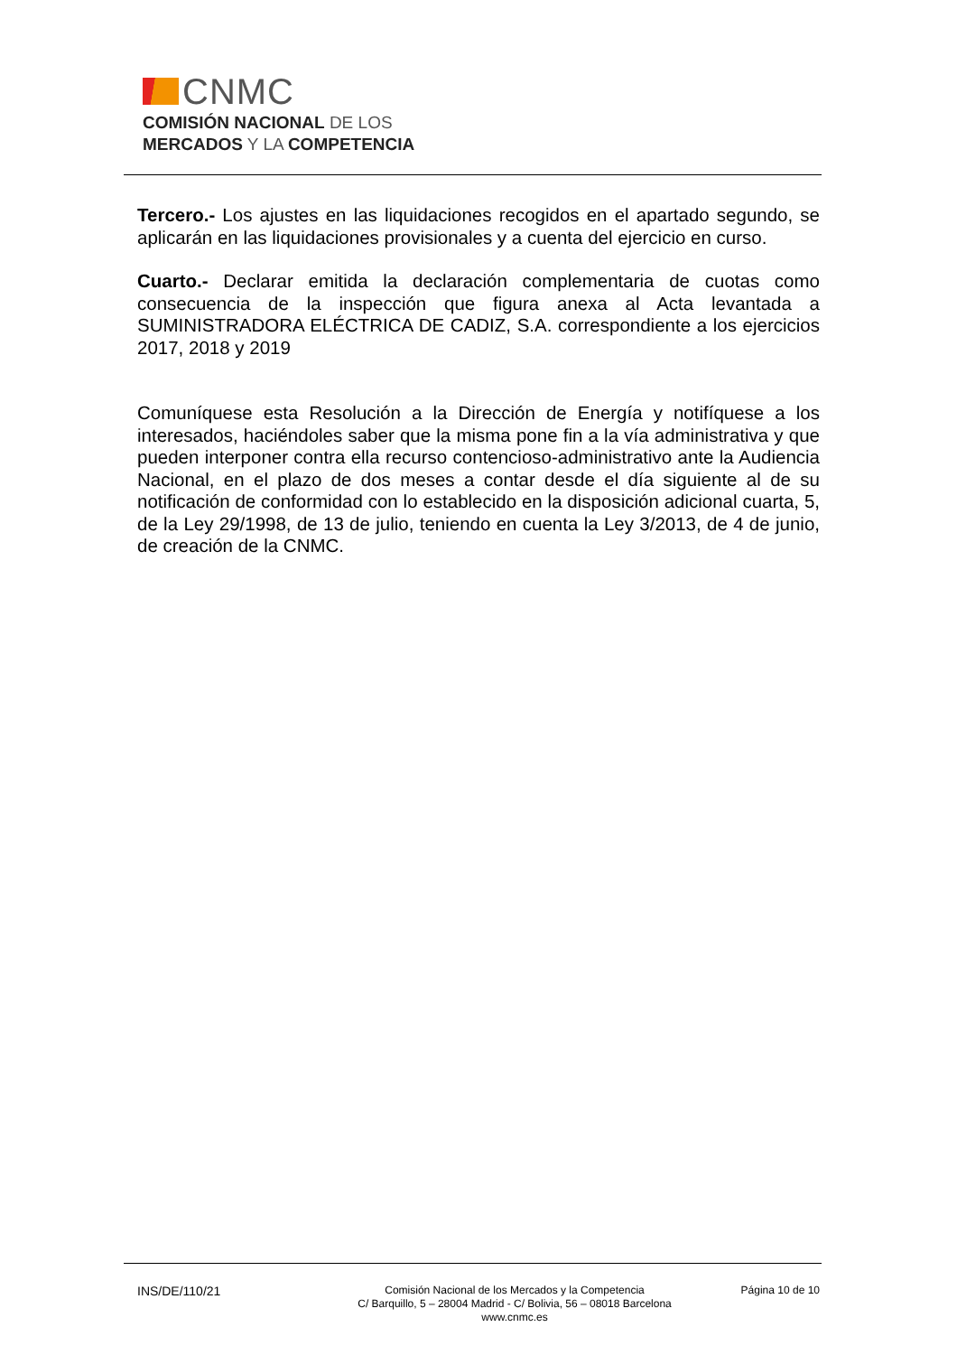CNMC
COMISIÓN NACIONAL DE LOS
MERCADOS Y LA COMPETENCIA
Tercero.- Los ajustes en las liquidaciones recogidos en el apartado segundo, se aplicarán en las liquidaciones provisionales y a cuenta del ejercicio en curso.
Cuarto.- Declarar emitida la declaración complementaria de cuotas como consecuencia de la inspección que figura anexa al Acta levantada a SUMINISTRADORA ELÉCTRICA DE CADIZ, S.A. correspondiente a los ejercicios 2017, 2018 y 2019
Comuníquese esta Resolución a la Dirección de Energía y notifíquese a los interesados, haciéndoles saber que la misma pone fin a la vía administrativa y que pueden interponer contra ella recurso contencioso-administrativo ante la Audiencia Nacional, en el plazo de dos meses a contar desde el día siguiente al de su notificación de conformidad con lo establecido en la disposición adicional cuarta, 5, de la Ley 29/1998, de 13 de julio, teniendo en cuenta la Ley 3/2013, de 4 de junio, de creación de la CNMC.
INS/DE/110/21
Comisión Nacional de los Mercados y la Competencia
C/ Barquillo, 5 – 28004 Madrid - C/ Bolivia, 56 – 08018 Barcelona
www.cnmc.es
Página 10 de 10